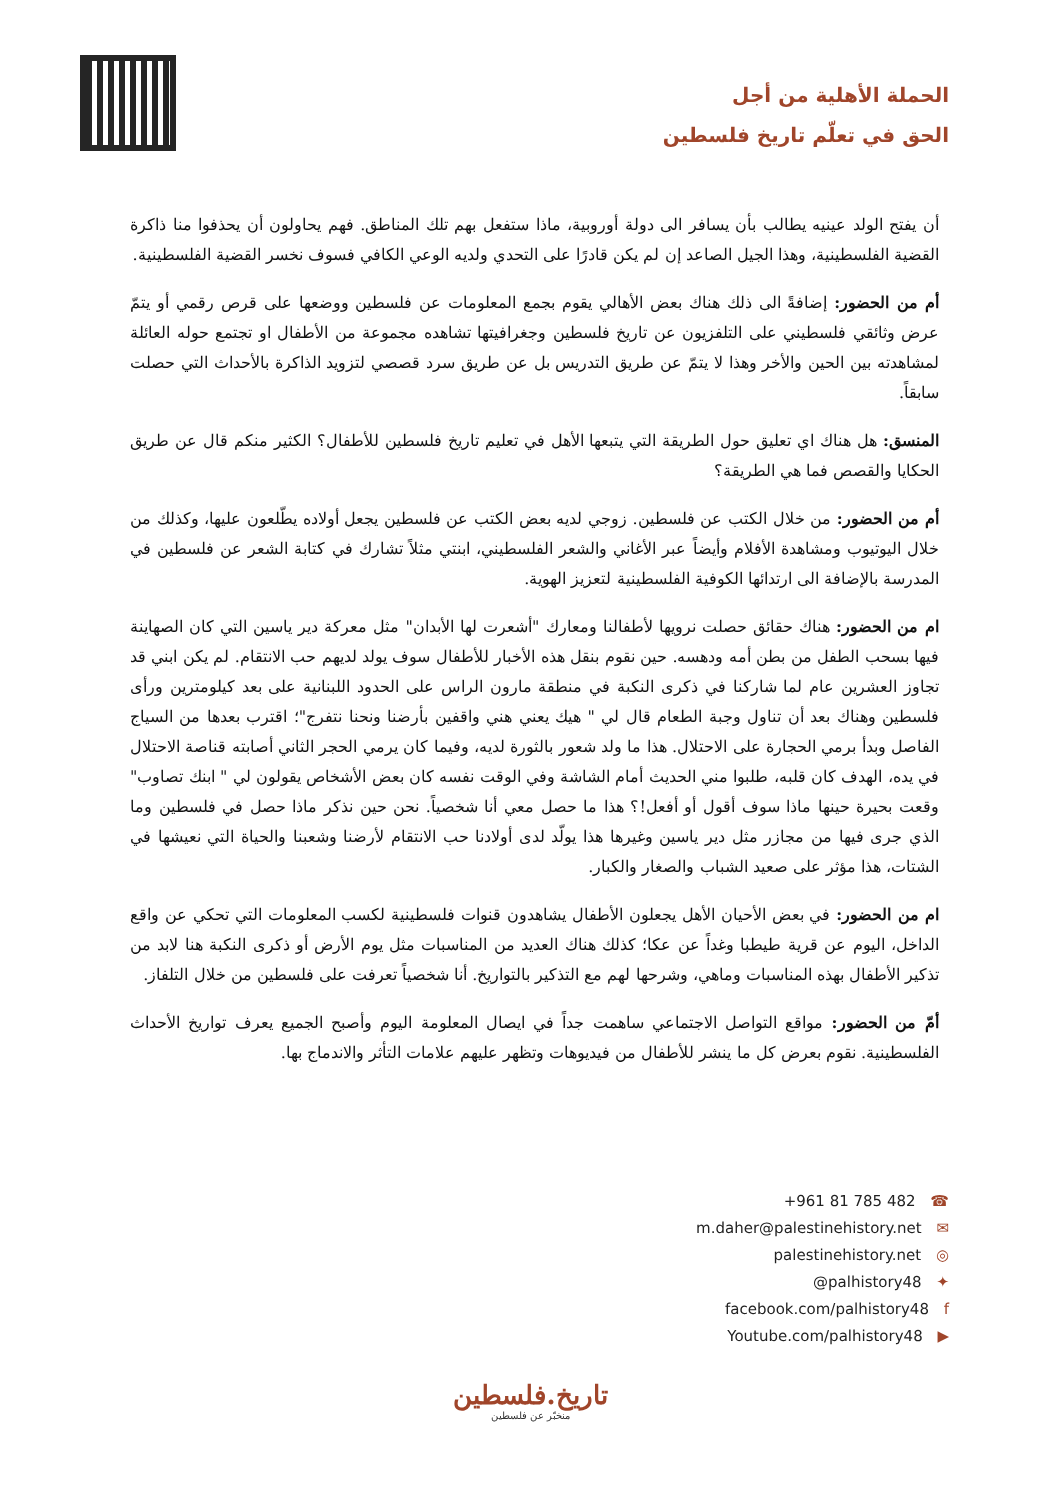الحملة الأهلية من أجل
الحق في تعلّم تاريخ فلسطين
أن يفتح الولد عينيه يطالب بأن يسافر الى دولة أوروبية، ماذا ستفعل بهم تلك المناطق. فهم يحاولون أن يحذفوا منا ذاكرة القضية الفلسطينية، وهذا الجيل الصاعد إن لم يكن قادرًا على التحدي ولديه الوعي الكافي فسوف نخسر القضية الفلسطينية.
أم من الحضور: إضافةً الى ذلك هناك بعض الأهالي يقوم بجمع المعلومات عن فلسطين ووضعها على قرص رقمي أو يتمّ عرض وثائقي فلسطيني على التلفزيون عن تاريخ فلسطين وجغرافيتها تشاهده مجموعة من الأطفال او تجتمع حوله العائلة لمشاهدته بين الحين والأخر وهذا لا يتمّ عن طريق التدريس بل عن طريق سرد قصصي لتزويد الذاكرة بالأحداث التي حصلت سابقاً.
المنسق: هل هناك اي تعليق حول الطريقة التي يتبعها الأهل في تعليم تاريخ فلسطين للأطفال؟ الكثير منكم قال عن طريق الحكايا والقصص فما هي الطريقة؟
أم من الحضور: من خلال الكتب عن فلسطين. زوجي لديه بعض الكتب عن فلسطين يجعل أولاده يطّلعون عليها، وكذلك من خلال اليوتيوب ومشاهدة الأفلام وأيضاً عبر الأغاني والشعر الفلسطيني، ابنتي مثلاً تشارك في كتابة الشعر عن فلسطين في المدرسة بالإضافة الى ارتدائها الكوفية الفلسطينية لتعزيز الهوية.
ام من الحضور: هناك حقائق حصلت نرويها لأطفالنا ومعارك "أشعرت لها الأبدان" مثل معركة دير ياسين التي كان الصهاينة فيها بسحب الطفل من بطن أمه ودهسه. حين نقوم بنقل هذه الأخبار للأطفال سوف يولد لديهم حب الانتقام. لم يكن ابني قد تجاوز العشرين عام لما شاركنا في ذكرى النكبة في منطقة مارون الراس على الحدود اللبنانية على بعد كيلومترين ورأى فلسطين وهناك بعد أن تناول وجبة الطعام قال لي " هيك يعني هني واقفين بأرضنا ونحنا نتفرج"؛ اقترب بعدها من السياج الفاصل وبدأ برمي الحجارة على الاحتلال. هذا ما ولد شعور بالثورة لديه، وفيما كان يرمي الحجر الثاني أصابته قناصة الاحتلال في يده، الهدف كان قلبه، طلبوا مني الحديث أمام الشاشة وفي الوقت نفسه كان بعض الأشخاص يقولون لي " ابنك تصاوب" وقعت بحيرة حينها ماذا سوف أقول أو أفعل!؟ هذا ما حصل معي أنا شخصياً. نحن حين نذكر ماذا حصل في فلسطين وما الذي جرى فيها من مجازر مثل دير ياسين وغيرها هذا يولّد لدى أولادنا حب الانتقام لأرضنا وشعبنا والحياة التي نعيشها في الشتات، هذا مؤثر على صعيد الشباب والصغار والكبار.
ام من الحضور: في بعض الأحيان الأهل يجعلون الأطفال يشاهدون قنوات فلسطينية لكسب المعلومات التي تحكي عن واقع الداخل، اليوم عن قرية طيطبا وغداً عن عكا؛ كذلك هناك العديد من المناسبات مثل يوم الأرض أو ذكرى النكبة هنا لابد من تذكير الأطفال بهذه المناسبات وماهي، وشرحها لهم مع التذكير بالتواريخ. أنا شخصياً تعرفت على فلسطين من خلال التلفاز.
أمّ من الحضور: مواقع التواصل الاجتماعي ساهمت جداً في ايصال المعلومة اليوم وأصبح الجميع يعرف تواريخ الأحداث الفلسطينية. نقوم بعرض كل ما ينشر للأطفال من فيديوهات وتظهر عليهم علامات التأثر والاندماج بها.
+961 81 785 482 ☎
m.daher@palestinehistory.net ✉
palestinehistory.net ◎
@palhistory48 ✦
facebook.com/palhistory48 f
Youtube.com/palhistory48 ▶
تاريخ.فلسطين
منخبّر عن فلسطين